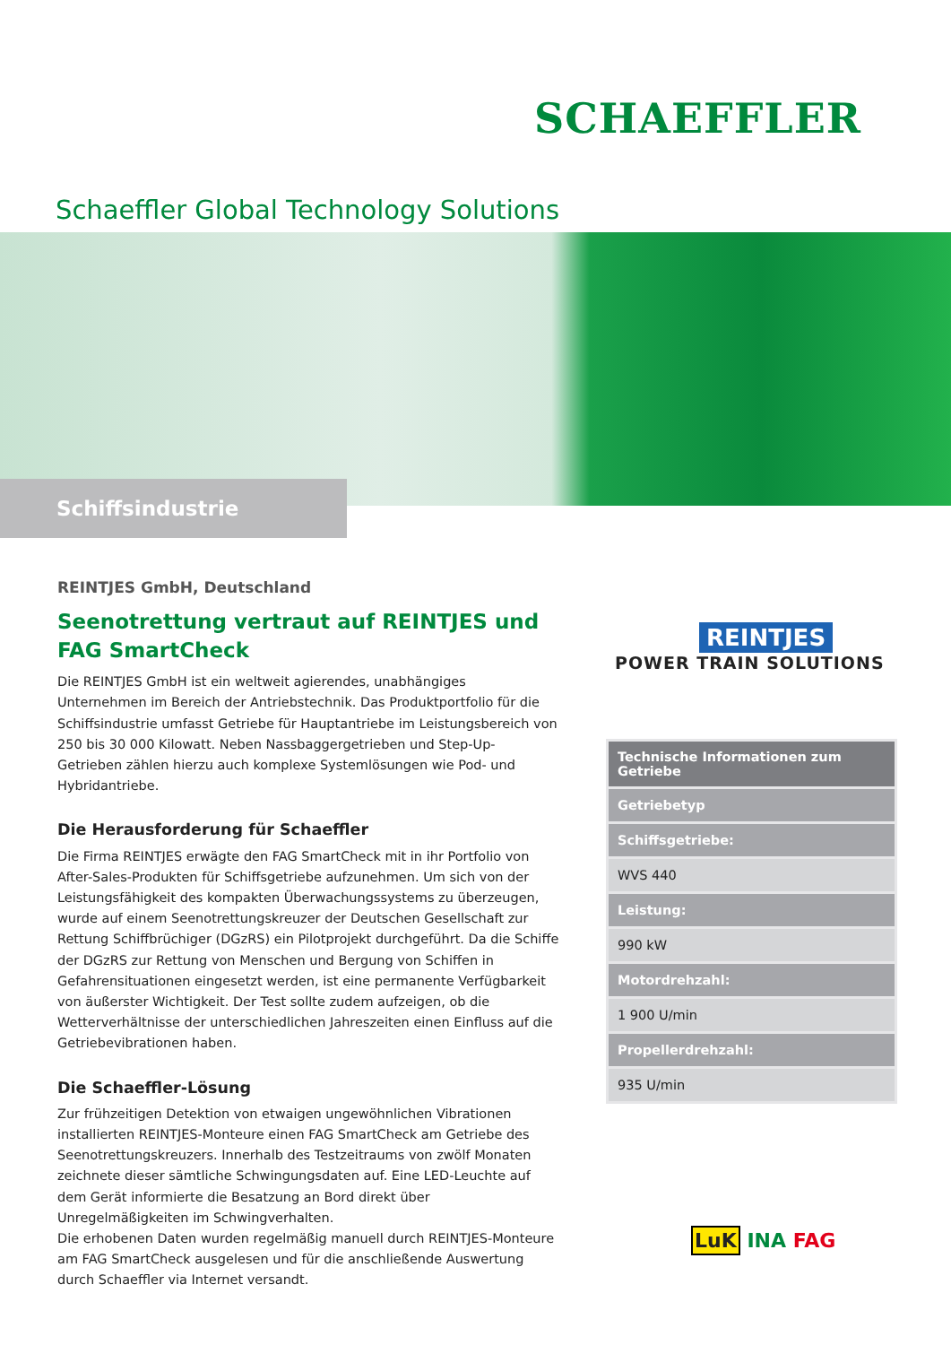SCHAEFFLER
Schaeffler Global Technology Solutions
Schiffsindustrie
REINTJES GmbH, Deutschland
Seenotrettung vertraut auf REINTJES und FAG SmartCheck
Die REINTJES GmbH ist ein weltweit agierendes, unabhängiges Unternehmen im Bereich der Antriebstechnik. Das Produktportfolio für die Schiffsindustrie umfasst Getriebe für Hauptantriebe im Leistungsbereich von 250 bis 30 000 Kilowatt. Neben Nassbaggergetrieben und Step-Up-Getrieben zählen hierzu auch komplexe Systemlösungen wie Pod- und Hybridantriebe.
Die Herausforderung für Schaeffler
Die Firma REINTJES erwägte den FAG SmartCheck mit in ihr Portfolio von After-Sales-Produkten für Schiffsgetriebe aufzunehmen. Um sich von der Leistungsfähigkeit des kompakten Überwachungssystems zu überzeugen, wurde auf einem Seenotrettungskreuzer der Deutschen Gesellschaft zur Rettung Schiffbrüchiger (DGzRS) ein Pilotprojekt durchgeführt. Da die Schiffe der DGzRS zur Rettung von Menschen und Bergung von Schiffen in Gefahrensituationen eingesetzt werden, ist eine permanente Verfügbarkeit von äußerster Wichtigkeit. Der Test sollte zudem aufzeigen, ob die Wetterverhältnisse der unterschiedlichen Jahreszeiten einen Einfluss auf die Getriebevibrationen haben.
Die Schaeffler-Lösung
Zur frühzeitigen Detektion von etwaigen ungewöhnlichen Vibrationen installierten REINTJES-Monteure einen FAG SmartCheck am Getriebe des Seenotrettungskreuzers. Innerhalb des Testzeitraums von zwölf Monaten zeichnete dieser sämtliche Schwingungsdaten auf. Eine LED-Leuchte auf dem Gerät informierte die Besatzung an Bord direkt über Unregelmäßigkeiten im Schwingverhalten.
Die erhobenen Daten wurden regelmäßig manuell durch REINTJES-Monteure am FAG SmartCheck ausgelesen und für die anschließende Auswertung durch Schaeffler via Internet versandt.
REINTJES
POWER TRAIN SOLUTIONS
| Technische Informationen zum Getriebe |
| --- |
| Getriebetyp |
| Schiffsgetriebe: |
| WVS 440 |
| Leistung: |
| 990 kW |
| Motordrehzahl: |
| 1 900 U/min |
| Propellerdrehzahl: |
| 935 U/min |
LuK INA FAG